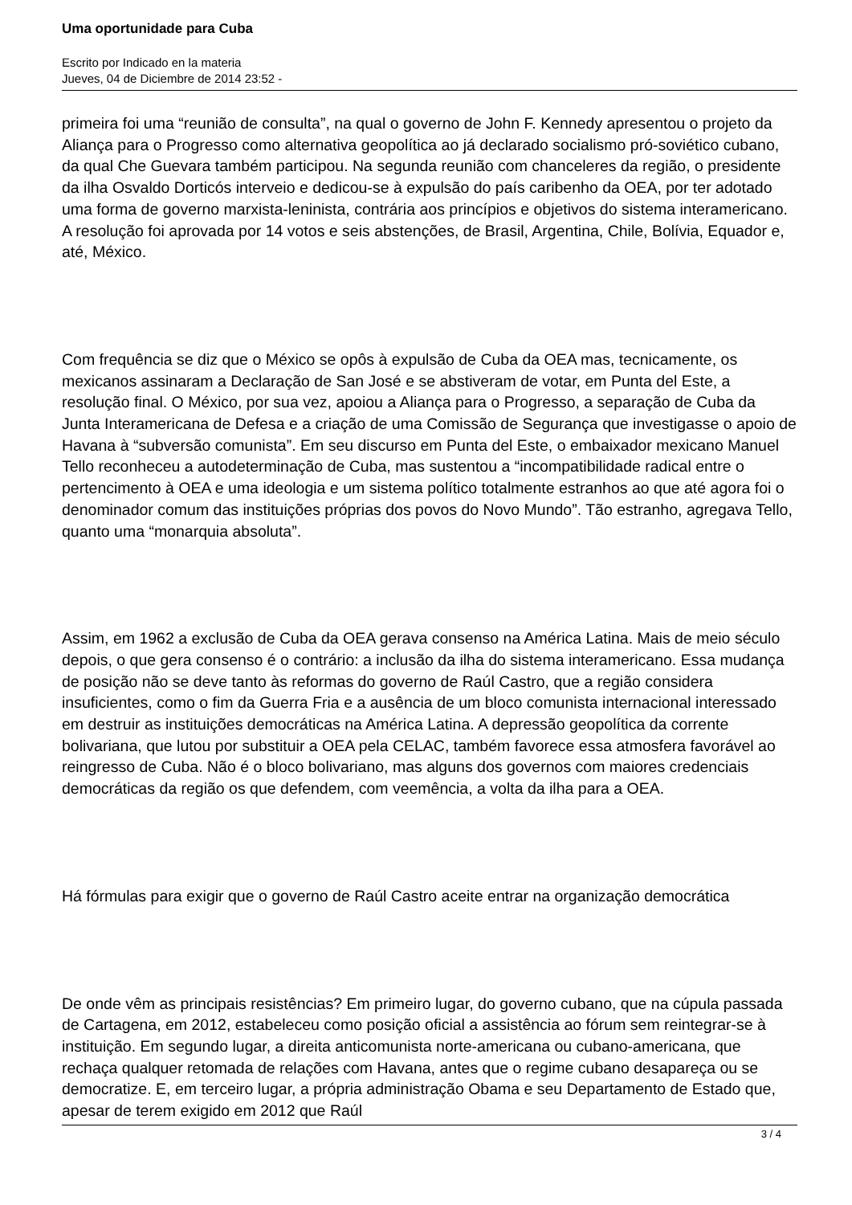Uma oportunidade para Cuba
Escrito por Indicado en la materia
Jueves, 04 de Diciembre de 2014 23:52 -
primeira foi uma “reunião de consulta”, na qual o governo de John F. Kennedy apresentou o projeto da Aliança para o Progresso como alternativa geopolítica ao já declarado socialismo pró-soviético cubano, da qual Che Guevara também participou. Na segunda reunião com chanceleres da região, o presidente da ilha Osvaldo Dorticós interveio e dedicou-se à expulsão do país caribenho da OEA, por ter adotado uma forma de governo marxista-leninista, contrária aos princípios e objetivos do sistema interamericano. A resolução foi aprovada por 14 votos e seis abstenções, de Brasil, Argentina, Chile, Bolívia, Equador e, até, México.
Com frequência se diz que o México se opôs à expulsão de Cuba da OEA mas, tecnicamente, os mexicanos assinaram a Declaração de San José e se abstiveram de votar, em Punta del Este, a resolução final. O México, por sua vez, apoiou a Aliança para o Progresso, a separação de Cuba da Junta Interamericana de Defesa e a criação de uma Comissão de Segurança que investigasse o apoio de Havana à “subversão comunista”. Em seu discurso em Punta del Este, o embaixador mexicano Manuel Tello reconheceu a autodeterminação de Cuba, mas sustentou a “incompatibilidade radical entre o pertencimento à OEA e uma ideologia e um sistema político totalmente estranhos ao que até agora foi o denominador comum das instituições próprias dos povos do Novo Mundo”. Tão estranho, agregava Tello, quanto uma “monarquia absoluta”.
Assim, em 1962 a exclusão de Cuba da OEA gerava consenso na América Latina. Mais de meio século depois, o que gera consenso é o contrário: a inclusão da ilha do sistema interamericano. Essa mudança de posição não se deve tanto às reformas do governo de Raúl Castro, que a região considera insuficientes, como o fim da Guerra Fria e a ausência de um bloco comunista internacional interessado em destruir as instituições democráticas na América Latina. A depressão geopolítica da corrente bolivariana, que lutou por substituir a OEA pela CELAC, também favorece essa atmosfera favorável ao reingresso de Cuba. Não é o bloco bolivariano, mas alguns dos governos com maiores credenciais democráticas da região os que defendem, com veemência, a volta da ilha para a OEA.
Há fórmulas para exigir que o governo de Raúl Castro aceite entrar na organização democrática
De onde vêm as principais resistências? Em primeiro lugar, do governo cubano, que na cúpula passada de Cartagena, em 2012, estabeleceu como posição oficial a assistência ao fórum sem reintegrar-se à instituição. Em segundo lugar, a direita anticomunista norte-americana ou cubano-americana, que rechaça qualquer retomada de relações com Havana, antes que o regime cubano desapareça ou se democratize. E, em terceiro lugar, a própria administração Obama e seu Departamento de Estado que, apesar de terem exigido em 2012 que Raúl
3 / 4